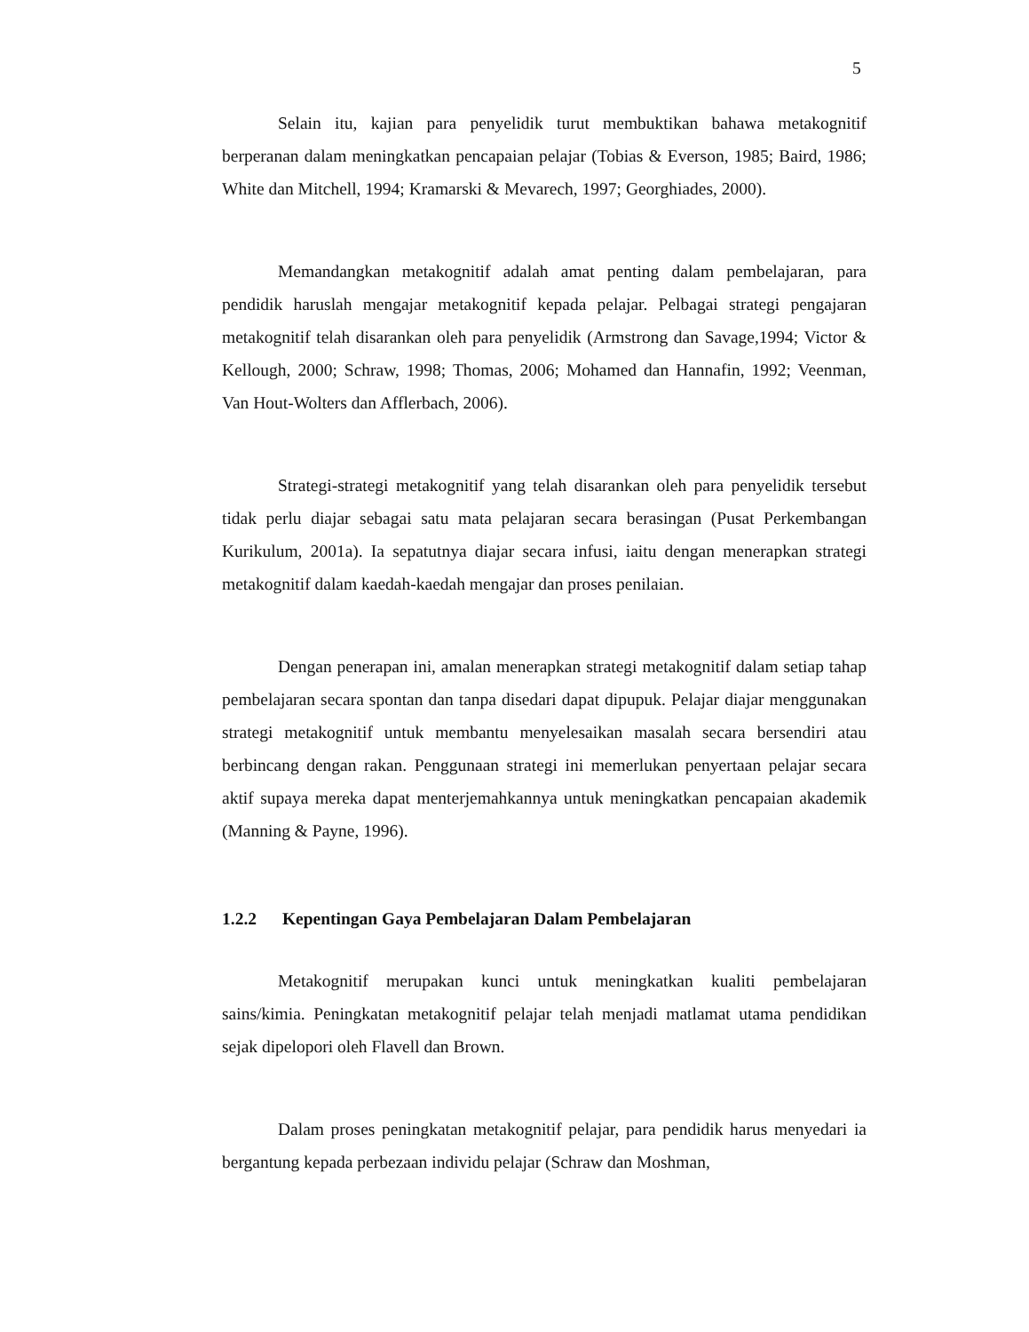5
Selain itu, kajian para penyelidik turut membuktikan bahawa metakognitif berperanan dalam meningkatkan pencapaian pelajar (Tobias & Everson, 1985; Baird, 1986; White dan Mitchell, 1994; Kramarski & Mevarech, 1997; Georghiades, 2000).
Memandangkan metakognitif adalah amat penting dalam pembelajaran, para pendidik haruslah mengajar metakognitif kepada pelajar. Pelbagai strategi pengajaran metakognitif telah disarankan oleh para penyelidik (Armstrong dan Savage,1994; Victor & Kellough, 2000; Schraw, 1998; Thomas, 2006; Mohamed dan Hannafin, 1992; Veenman, Van Hout-Wolters dan Afflerbach, 2006).
Strategi-strategi metakognitif yang telah disarankan oleh para penyelidik tersebut tidak perlu diajar sebagai satu mata pelajaran secara berasingan (Pusat Perkembangan Kurikulum, 2001a). Ia sepatutnya diajar secara infusi, iaitu dengan menerapkan strategi metakognitif dalam kaedah-kaedah mengajar dan proses penilaian.
Dengan penerapan ini, amalan menerapkan strategi metakognitif dalam setiap tahap pembelajaran secara spontan dan tanpa disedari dapat dipupuk. Pelajar diajar menggunakan strategi metakognitif untuk membantu menyelesaikan masalah secara bersendiri atau berbincang dengan rakan. Penggunaan strategi ini memerlukan penyertaan pelajar secara aktif supaya mereka dapat menterjemahkannya untuk meningkatkan pencapaian akademik (Manning & Payne, 1996).
1.2.2 Kepentingan Gaya Pembelajaran Dalam Pembelajaran
Metakognitif merupakan kunci untuk meningkatkan kualiti pembelajaran sains/kimia. Peningkatan metakognitif pelajar telah menjadi matlamat utama pendidikan sejak dipelopori oleh Flavell dan Brown.
Dalam proses peningkatan metakognitif pelajar, para pendidik harus menyedari ia bergantung kepada perbezaan individu pelajar (Schraw dan Moshman,